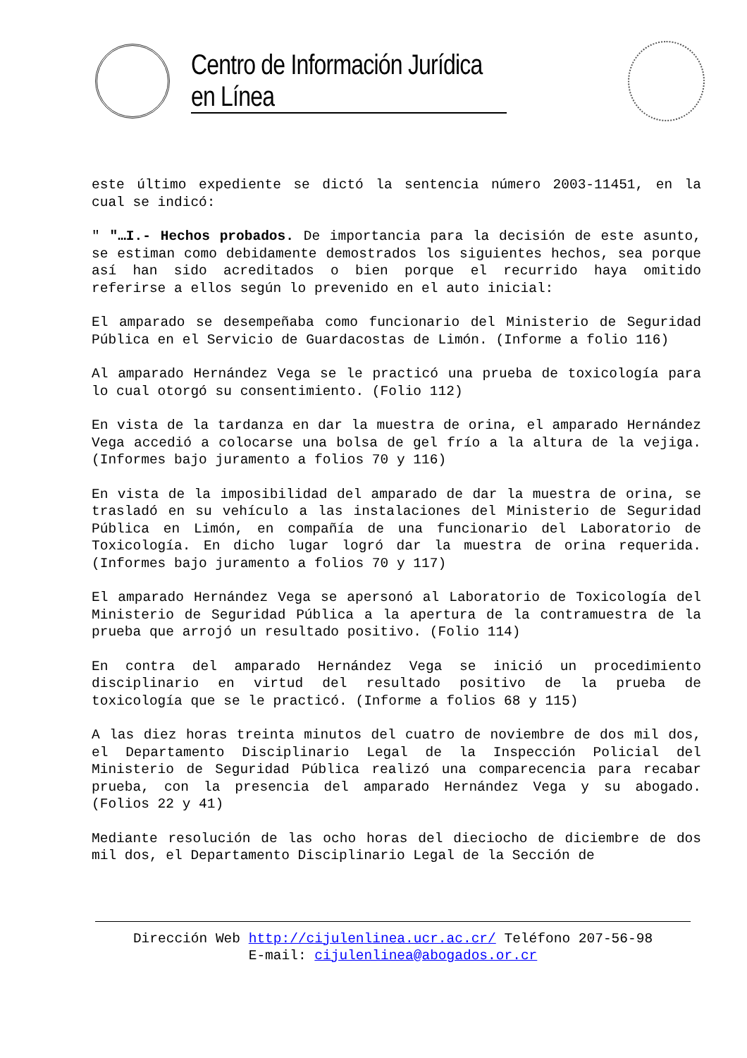Centro de Información Jurídica en Línea
este último expediente se dictó la sentencia número 2003-11451, en la cual se indicó:
" "…I.- Hechos probados. De importancia para la decisión de este asunto, se estiman como debidamente demostrados los siguientes hechos, sea porque así han sido acreditados o bien porque el recurrido haya omitido referirse a ellos según lo prevenido en el auto inicial:
El amparado se desempeñaba como funcionario del Ministerio de Seguridad Pública en el Servicio de Guardacostas de Limón. (Informe a folio 116)
Al amparado Hernández Vega se le practicó una prueba de toxicología para lo cual otorgó su consentimiento. (Folio 112)
En vista de la tardanza en dar la muestra de orina, el amparado Hernández Vega accedió a colocarse una bolsa de gel frío a la altura de la vejiga. (Informes bajo juramento a folios 70 y 116)
En vista de la imposibilidad del amparado de dar la muestra de orina, se trasladó en su vehículo a las instalaciones del Ministerio de Seguridad Pública en Limón, en compañía de una funcionario del Laboratorio de Toxicología. En dicho lugar logró dar la muestra de orina requerida. (Informes bajo juramento a folios 70 y 117)
El amparado Hernández Vega se apersonó al Laboratorio de Toxicología del Ministerio de Seguridad Pública a la apertura de la contramuestra de la prueba que arrojó un resultado positivo. (Folio 114)
En contra del amparado Hernández Vega se inició un procedimiento disciplinario en virtud del resultado positivo de la prueba de toxicología que se le practicó. (Informe a folios 68 y 115)
A las diez horas treinta minutos del cuatro de noviembre de dos mil dos, el Departamento Disciplinario Legal de la Inspección Policial del Ministerio de Seguridad Pública realizó una comparecencia para recabar prueba, con la presencia del amparado Hernández Vega y su abogado. (Folios 22 y 41)
Mediante resolución de las ocho horas del dieciocho de diciembre de dos mil dos, el Departamento Disciplinario Legal de la Sección de
Dirección Web http://cijulenlinea.ucr.ac.cr/ Teléfono 207-56-98
E-mail: cijulenlinea@abogados.or.cr